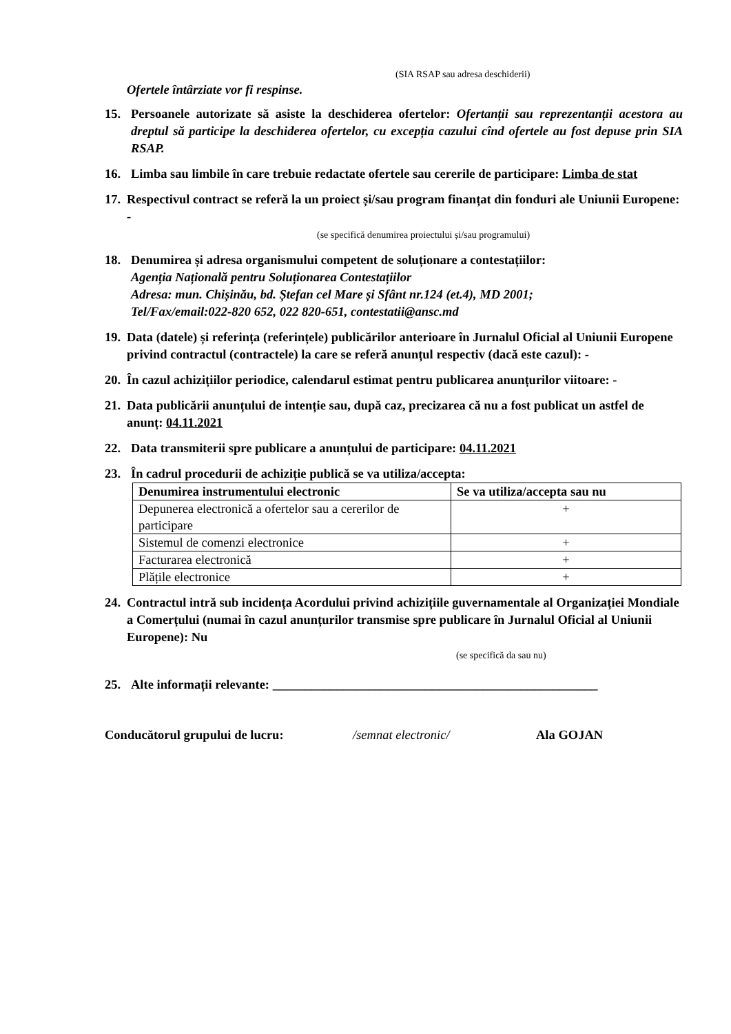(SIA RSAP sau adresa deschiderii)
Ofertele întârziate vor fi respinse.
15. Persoanele autorizate să asiste la deschiderea ofertelor: Ofertanții sau reprezentanții acestora au dreptul să participe la deschiderea ofertelor, cu excepția cazului cînd ofertele au fost depuse prin SIA RSAP.
16. Limba sau limbile în care trebuie redactate ofertele sau cererile de participare: Limba de stat
17.
Respectivul contract se referă la un proiect și/sau program finanțat din fonduri ale Uniunii Europene: -
(se specifică denumirea proiectului și/sau programului)
18. Denumirea și adresa organismului competent de soluționare a contestațiilor:
Agenția Națională pentru Soluționarea Contestațiilor
Adresa: mun. Chișinău, bd. Ștefan cel Mare și Sfânt nr.124 (et.4), MD 2001;
Tel/Fax/email:022-820 652, 022 820-651, contestatii@ansc.md
19.
Data (datele) și referința (referințele) publicărilor anterioare în Jurnalul Oficial al Uniunii Europene privind contractul (contractele) la care se referă anunțul respectiv (dacă este cazul): -
20.
În cazul achizițiilor periodice, calendarul estimat pentru publicarea anunțurilor viitoare: -
21.
Data publicării anunțului de intenție sau, după caz, precizarea că nu a fost publicat un astfel de anunț: 04.11.2021
22. Data transmiterii spre publicare a anunțului de participare: 04.11.2021
23. În cadrul procedurii de achiziție publică se va utiliza/accepta:
| Denumirea instrumentului electronic | Se va utiliza/accepta sau nu |
| --- | --- |
| Depunerea electronică a ofertelor sau a cererilor de participare | + |
| Sistemul de comenzi electronice | + |
| Facturarea electronică | + |
| Plățile electronice | + |
24.
Contractul intră sub incidența Acordului privind achizițiile guvernamentale al Organizației Mondiale a Comerțului (numai în cazul anunțurilor transmise spre publicare în Jurnalul Oficial al Uniunii Europene): Nu
(se specifică da sau nu)
25. Alte informații relevante: ___________________________________________________
Conducătorul grupului de lucru: /semnat electronic/ Ala GOJAN